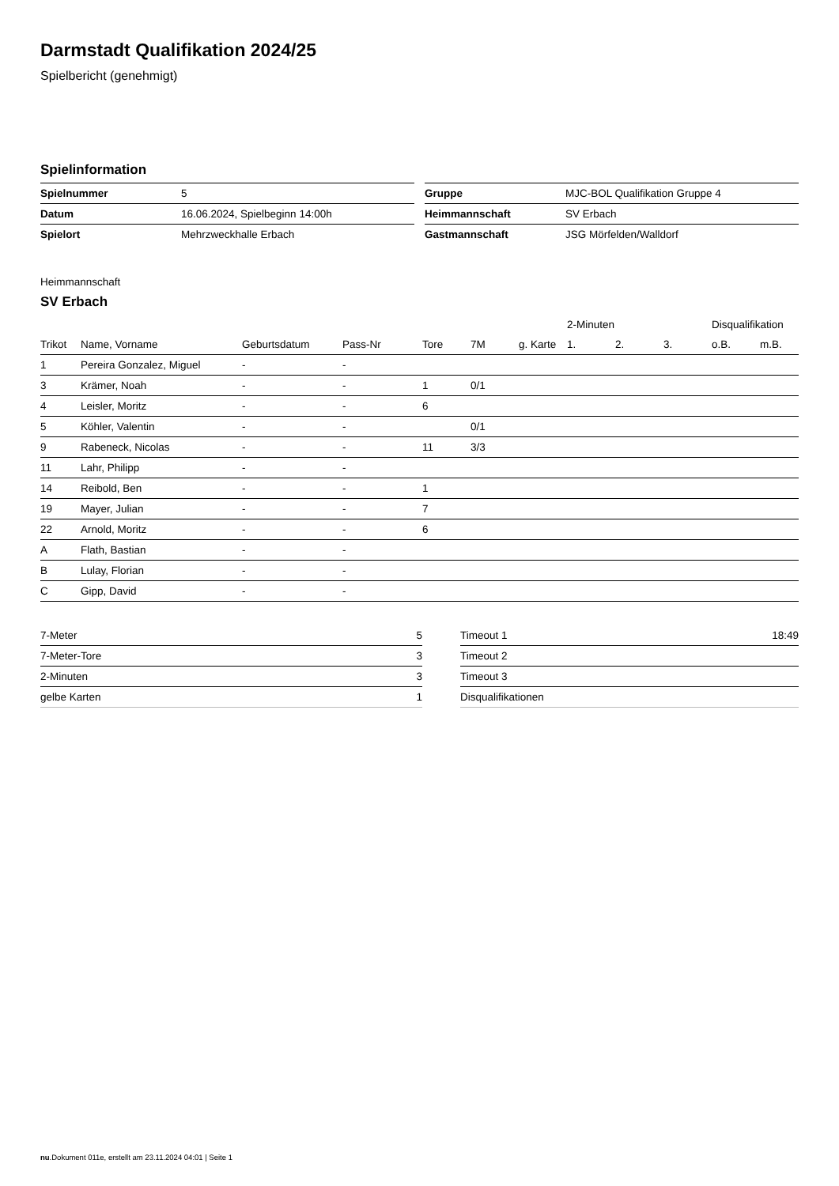Darmstadt Qualifikation 2024/25
Spielbericht (genehmigt)
Spielinformation
| Spielnummer | 5 |
| Datum | 16.06.2024, Spielbeginn 14:00h |
| Spielort | Mehrzweckhalle Erbach |
| Gruppe | MJC-BOL Qualifikation Gruppe 4 |
| Heimmannschaft | SV Erbach |
| Gastmannschaft | JSG Mörfelden/Walldorf |
Heimmannschaft
SV Erbach
| | | | | | | | 2-Minuten | | | Disqualifikation | |
| --- | --- | --- | --- | --- | --- | --- | --- | --- | --- | --- | --- |
| Trikot | Name, Vorname | Geburtsdatum | Pass-Nr | Tore | 7M | g. Karte | 1. | 2. | 3. | o.B. | m.B. |
| 1 | Pereira Gonzalez, Miguel | - | - | | | | | | | | |
| 3 | Krämer, Noah | - | - | 1 | 0/1 | | | | | | |
| 4 | Leisler, Moritz | - | - | 6 | | | | | | | |
| 5 | Köhler, Valentin | - | - | | 0/1 | | | | | | |
| 9 | Rabeneck, Nicolas | - | - | 11 | 3/3 | | | | | | |
| 11 | Lahr, Philipp | - | - | | | | | | | | |
| 14 | Reibold, Ben | - | - | 1 | | | | | | | |
| 19 | Mayer, Julian | - | - | 7 | | | | | | | |
| 22 | Arnold, Moritz | - | - | 6 | | | | | | | |
| A | Flath, Bastian | - | - | | | | | | | | |
| B | Lulay, Florian | - | - | | | | | | | | |
| C | Gipp, David | - | - | | | | | | | | |
| 7-Meter | 5 |
| 7-Meter-Tore | 3 |
| 2-Minuten | 3 |
| gelbe Karten | 1 |
| Timeout 1 | 18:49 |
| Timeout 2 | |
| Timeout 3 | |
| Disqualifikationen | |
nu.Dokument 011e, erstellt am 23.11.2024 04:01 | Seite 1